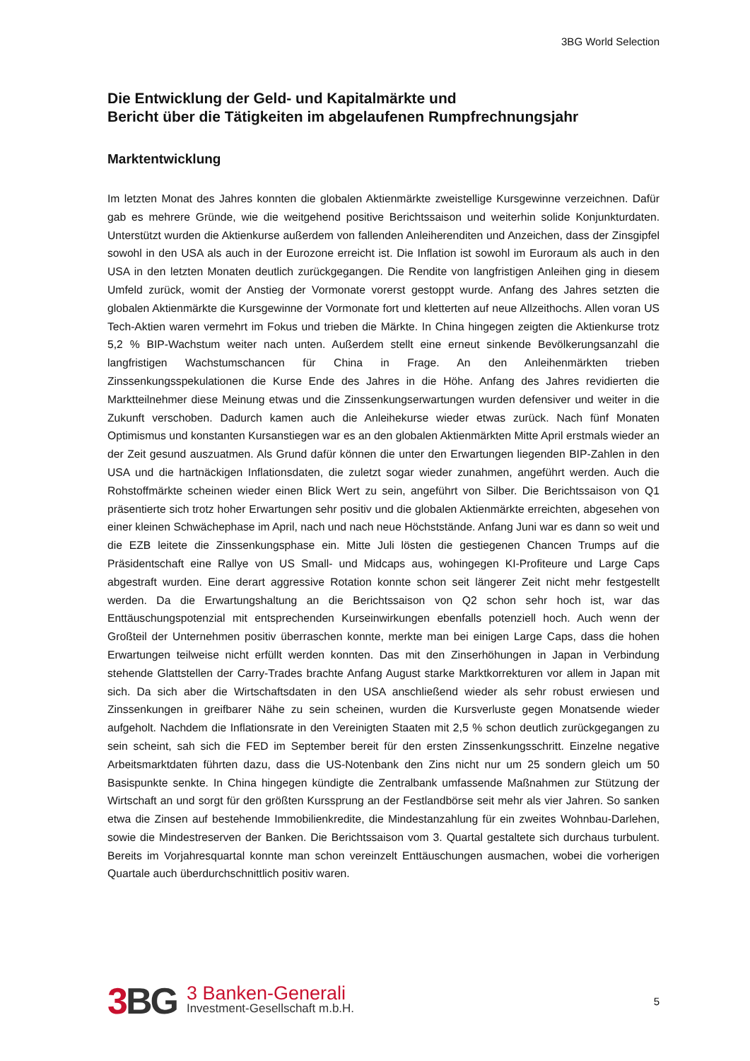3BG World Selection
Die Entwicklung der Geld- und Kapitalmärkte und
Bericht über die Tätigkeiten im abgelaufenen Rumpfrechnungsjahr
Marktentwicklung
Im letzten Monat des Jahres konnten die globalen Aktienmärkte zweistellige Kursgewinne verzeichnen. Dafür gab es mehrere Gründe, wie die weitgehend positive Berichtssaison und weiterhin solide Konjunkturdaten. Unterstützt wurden die Aktienkurse außerdem von fallenden Anleiherenditen und Anzeichen, dass der Zinsgipfel sowohl in den USA als auch in der Eurozone erreicht ist. Die Inflation ist sowohl im Euroraum als auch in den USA in den letzten Monaten deutlich zurückgegangen. Die Rendite von langfristigen Anleihen ging in diesem Umfeld zurück, womit der Anstieg der Vormonate vorerst gestoppt wurde. Anfang des Jahres setzten die globalen Aktienmärkte die Kursgewinne der Vormonate fort und kletterten auf neue Allzeithochs. Allen voran US Tech-Aktien waren vermehrt im Fokus und trieben die Märkte. In China hingegen zeigten die Aktienkurse trotz 5,2 % BIP-Wachstum weiter nach unten. Außerdem stellt eine erneut sinkende Bevölkerungsanzahl die langfristigen Wachstumschancen für China in Frage. An den Anleihenmärkten trieben Zinssenkungsspekulationen die Kurse Ende des Jahres in die Höhe. Anfang des Jahres revidierten die Marktteilnehmer diese Meinung etwas und die Zinssenkungserwartungen wurden defensiver und weiter in die Zukunft verschoben. Dadurch kamen auch die Anleihekurse wieder etwas zurück. Nach fünf Monaten Optimismus und konstanten Kursanstiegen war es an den globalen Aktienmärkten Mitte April erstmals wieder an der Zeit gesund auszuatmen. Als Grund dafür können die unter den Erwartungen liegenden BIP-Zahlen in den USA und die hartnäckigen Inflationsdaten, die zuletzt sogar wieder zunahmen, angeführt werden. Auch die Rohstoffmärkte scheinen wieder einen Blick Wert zu sein, angeführt von Silber. Die Berichtssaison von Q1 präsentierte sich trotz hoher Erwartungen sehr positiv und die globalen Aktienmärkte erreichten, abgesehen von einer kleinen Schwächephase im April, nach und nach neue Höchststände. Anfang Juni war es dann so weit und die EZB leitete die Zinssenkungsphase ein. Mitte Juli lösten die gestiegenen Chancen Trumps auf die Präsidentschaft eine Rallye von US Small- und Midcaps aus, wohingegen KI-Profiteure und Large Caps abgestraft wurden. Eine derart aggressive Rotation konnte schon seit längerer Zeit nicht mehr festgestellt werden. Da die Erwartungshaltung an die Berichtssaison von Q2 schon sehr hoch ist, war das Enttäuschungspotenzial mit entsprechenden Kurseinwirkungen ebenfalls potenziell hoch. Auch wenn der Großteil der Unternehmen positiv überraschen konnte, merkte man bei einigen Large Caps, dass die hohen Erwartungen teilweise nicht erfüllt werden konnten. Das mit den Zinserhöhungen in Japan in Verbindung stehende Glattstellen der Carry-Trades brachte Anfang August starke Marktkorrekturen vor allem in Japan mit sich. Da sich aber die Wirtschaftsdaten in den USA anschließend wieder als sehr robust erwiesen und Zinssenkungen in greifbarer Nähe zu sein scheinen, wurden die Kursverluste gegen Monatsende wieder aufgeholt. Nachdem die Inflationsrate in den Vereinigten Staaten mit 2,5 % schon deutlich zurückgegangen zu sein scheint, sah sich die FED im September bereit für den ersten Zinssenkungsschritt. Einzelne negative Arbeitsmarktdaten führten dazu, dass die US-Notenbank den Zins nicht nur um 25 sondern gleich um 50 Basispunkte senkte. In China hingegen kündigte die Zentralbank umfassende Maßnahmen zur Stützung der Wirtschaft an und sorgt für den größten Kurssprung an der Festlandbörse seit mehr als vier Jahren. So sanken etwa die Zinsen auf bestehende Immobilienkredite, die Mindestanzahlung für ein zweites Wohnbau-Darlehen, sowie die Mindestreserven der Banken. Die Berichtssaison vom 3. Quartal gestaltete sich durchaus turbulent. Bereits im Vorjahresquartal konnte man schon vereinzelt Enttäuschungen ausmachen, wobei die vorherigen Quartale auch überdurchschnittlich positiv waren.
3 BG
3 Banken-Generali
Investment-Gesellschaft m.b.H.
5